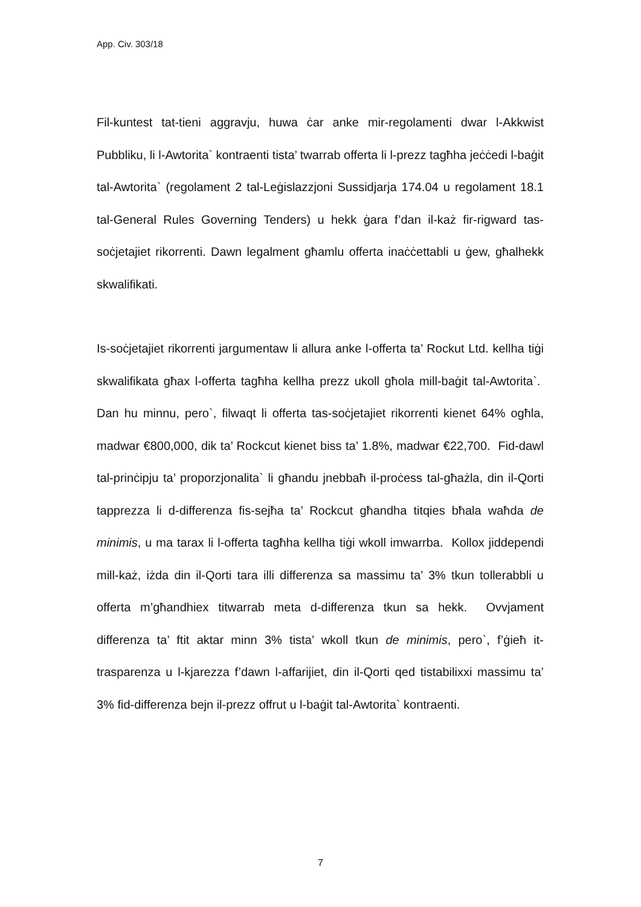App. Civ. 303/18
Fil-kuntest tat-tieni aggravju, huwa ċar anke mir-regolamenti dwar l-Akkwist Pubbliku, li l-Awtorita` kontraenti tista’ twarrab offerta li l-prezz tagħha jeċċedi l-baġit tal-Awtorita` (regolament 2 tal-Leġislazzjoni Sussidjarja 174.04 u regolament 18.1 tal-General Rules Governing Tenders) u hekk ġara f’dan il-każ fir-rigward tas-soċjetajiet rikorrenti. Dawn legalment għamlu offerta inaċċettabli u ġew, għalhekk skwalifikati.
Is-soċjetajiet rikorrenti jargumentaw li allura anke l-offerta ta’ Rockut Ltd. kellha tiġi skwalifikata għax l-offerta tagħha kellha prezz ukoll għola mill-baġit tal-Awtorita`. Dan hu minnu, pero`, filwaqt li offerta tas-soċjetajiet rikorrenti kienet 64% ogħla, madwar €800,000, dik ta’ Rockcut kienet biss ta’ 1.8%, madwar €22,700. Fid-dawl tal-prinċipju ta’ proporzjonalita` li għandu jnebbaħ il-proċess tal-għażla, din il-Qorti tapprezza li d-differenza fis-sejħa ta’ Rockcut għandha titqies bħala waħda de minimis, u ma tarax li l-offerta tagħha kellha tiġi wkoll imwarrba. Kollox jiddependi mill-każ, iżda din il-Qorti tara illi differenza sa massimu ta’ 3% tkun tollerabbli u offerta m’għandhiex titwarrab meta d-differenza tkun sa hekk. Ovvjament differenza ta’ ftit aktar minn 3% tista’ wkoll tkun de minimis, pero`, f’ġieħ it-trasparenza u l-kjarezza f’dawn l-affarijiet, din il-Qorti qed tistabilixxi massimu ta’ 3% fid-differenza bejn il-prezz offrut u l-baġit tal-Awtorita` kontraenti.
7